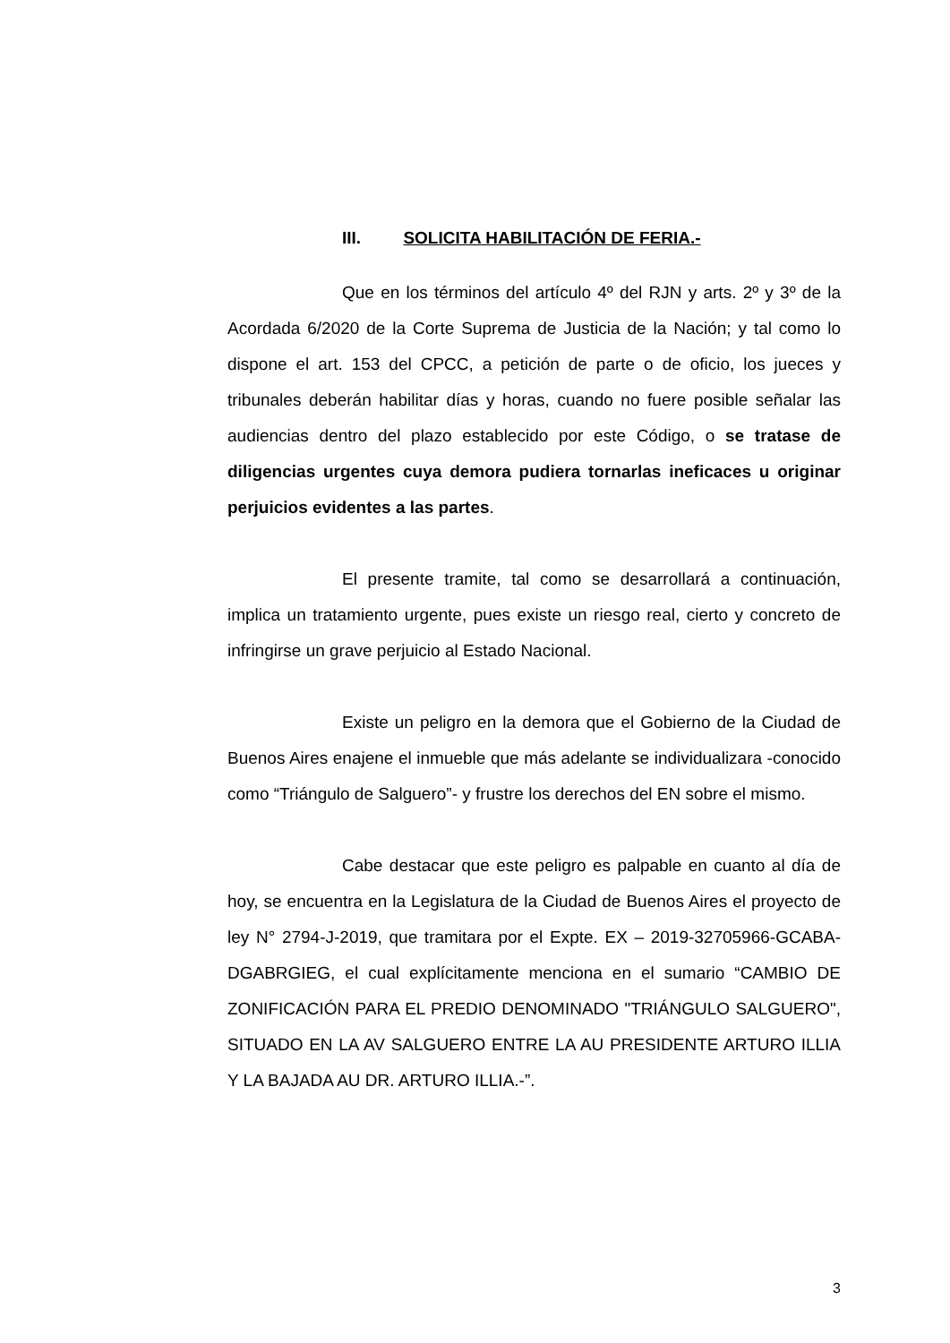III. SOLICITA HABILITACIÓN DE FERIA.-
Que en los términos del artículo 4º del RJN y arts. 2º y 3º de la Acordada 6/2020 de la Corte Suprema de Justicia de la Nación; y tal como lo dispone el art. 153 del CPCC, a petición de parte o de oficio, los jueces y tribunales deberán habilitar días y horas, cuando no fuere posible señalar las audiencias dentro del plazo establecido por este Código, o se tratase de diligencias urgentes cuya demora pudiera tornarlas ineficaces u originar perjuicios evidentes a las partes.
El presente tramite, tal como se desarrollará a continuación, implica un tratamiento urgente, pues existe un riesgo real, cierto y concreto de infringirse un grave perjuicio al Estado Nacional.
Existe un peligro en la demora que el Gobierno de la Ciudad de Buenos Aires enajene el inmueble que más adelante se individualizara -conocido como “Triángulo de Salguero”- y frustre los derechos del EN sobre el mismo.
Cabe destacar que este peligro es palpable en cuanto al día de hoy, se encuentra en la Legislatura de la Ciudad de Buenos Aires el proyecto de ley N° 2794-J-2019, que tramitara por el Expte. EX – 2019-32705966-GCABA-DGABRGIEG, el cual explícitamente menciona en el sumario “CAMBIO DE ZONIFICACIÓN PARA EL PREDIO DENOMINADO "TRIÁNGULO SALGUERO", SITUADO EN LA AV SALGUERO ENTRE LA AU PRESIDENTE ARTURO ILLIA Y LA BAJADA AU DR. ARTURO ILLIA.-”.
3